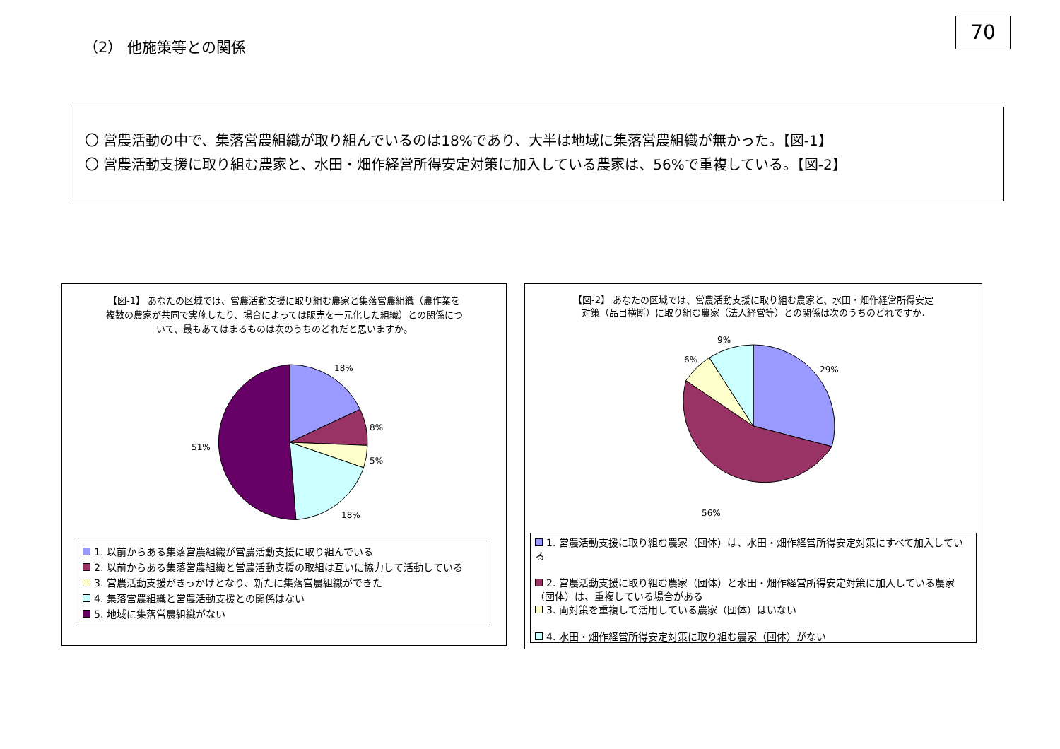70
（2） 他施策等との関係
〇 営農活動の中で、集落営農組織が取り組んでいるのは18%であり、大半は地域に集落営農組織が無かった。【図-1】
〇 営農活動支援に取り組む農家と、水田・畑作経営所得安定対策に加入している農家は、56%で重複している。【図-2】
【図-1】 あなたの区域では、営農活動支援に取り組む農家と集落営農組織（農作業を複数の農家が共同で実施したり、場合によっては販売を一元化した組織）との関係について、最もあてはまるものは次のうちのどれだと思いますか。
18%
8%
5%
18%
51%
1. 以前からある集落営農組織が営農活動支援に取り組んでいる
2. 以前からある集落営農組織と営農活動支援の取組は互いに協力して活動している
3. 営農活動支援がきっかけとなり、新たに集落営農組織ができた
4. 集落営農組織と営農活動支援との関係はない
5. 地域に集落営農組織がない
【図-2】 あなたの区域では、営農活動支援に取り組む農家と、水田・畑作経営所得安定対策（品目横断）に取り組む農家（法人経営等）との関係は次のうちのどれですか.
29%
9%
6%
56%
1. 営農活動支援に取り組む農家（団体）は、水田・畑作経営所得安定対策にすべて加入している
2. 営農活動支援に取り組む農家（団体）と水田・畑作経営所得安定対策に加入している農家（団体）は、重複している場合がある
3. 両対策を重複して活用している農家（団体）はいない
4. 水田・畑作経営所得安定対策に取り組む農家（団体）がない